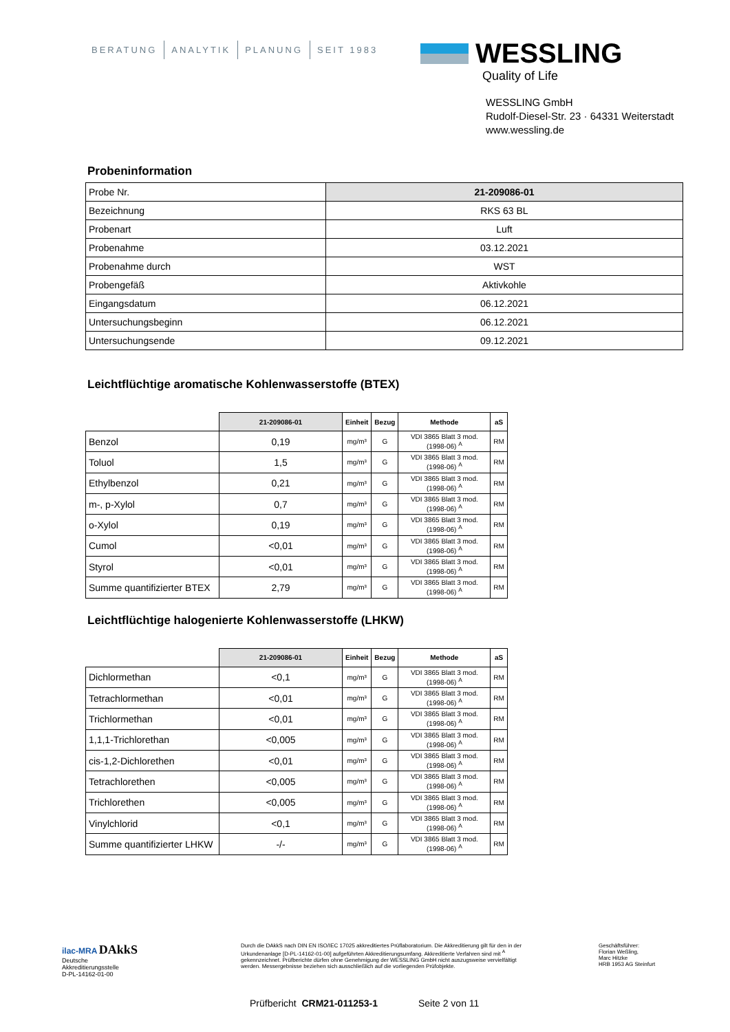BERATUNG ANALYTIK PLANUNG SEIT 1983
WESSLING
Quality of Life
WESSLING GmbH
Rudolf-Diesel-Str. 23 · 64331 Weiterstadt
www.wessling.de
Probeninformation
| Probe Nr. | 21-209086-01 |
| Bezeichnung | RKS 63 BL |
| Probenart | Luft |
| Probenahme | 03.12.2021 |
| Probenahme durch | WST |
| Probengefäß | Aktivkohle |
| Eingangsdatum | 06.12.2021 |
| Untersuchungsbeginn | 06.12.2021 |
| Untersuchungsende | 09.12.2021 |
Leichtflüchtige aromatische Kohlenwasserstoffe (BTEX)
| | 21-209086-01 | Einheit | Bezug | Methode | aS |
| --- | --- | --- | --- | --- | --- |
| Benzol | 0,19 | mg/m³ | G | VDI 3865 Blatt 3 mod. (1998-06) <sup>A</sup> | RM |
| Toluol | 1,5 | mg/m³ | G | VDI 3865 Blatt 3 mod. (1998-06) <sup>A</sup> | RM |
| Ethylbenzol | 0,21 | mg/m³ | G | VDI 3865 Blatt 3 mod. (1998-06) <sup>A</sup> | RM |
| m-, p-Xylol | 0,7 | mg/m³ | G | VDI 3865 Blatt 3 mod. (1998-06) <sup>A</sup> | RM |
| o-Xylol | 0,19 | mg/m³ | G | VDI 3865 Blatt 3 mod. (1998-06) <sup>A</sup> | RM |
| Cumol | <0,01 | mg/m³ | G | VDI 3865 Blatt 3 mod. (1998-06) <sup>A</sup> | RM |
| Styrol | <0,01 | mg/m³ | G | VDI 3865 Blatt 3 mod. (1998-06) <sup>A</sup> | RM |
| Summe quantifizierter BTEX | 2,79 | mg/m³ | G | VDI 3865 Blatt 3 mod. (1998-06) <sup>A</sup> | RM |
Leichtflüchtige halogenierte Kohlenwasserstoffe (LHKW)
| | 21-209086-01 | Einheit | Bezug | Methode | aS |
| --- | --- | --- | --- | --- | --- |
| Dichlormethan | <0,1 | mg/m³ | G | VDI 3865 Blatt 3 mod. (1998-06) <sup>A</sup> | RM |
| Tetrachlormethan | <0,01 | mg/m³ | G | VDI 3865 Blatt 3 mod. (1998-06) <sup>A</sup> | RM |
| Trichlormethan | <0,01 | mg/m³ | G | VDI 3865 Blatt 3 mod. (1998-06) <sup>A</sup> | RM |
| 1,1,1-Trichlorethan | <0,005 | mg/m³ | G | VDI 3865 Blatt 3 mod. (1998-06) <sup>A</sup> | RM |
| cis-1,2-Dichlorethen | <0,01 | mg/m³ | G | VDI 3865 Blatt 3 mod. (1998-06) <sup>A</sup> | RM |
| Tetrachlorethen | <0,005 | mg/m³ | G | VDI 3865 Blatt 3 mod. (1998-06) <sup>A</sup> | RM |
| Trichlorethen | <0,005 | mg/m³ | G | VDI 3865 Blatt 3 mod. (1998-06) <sup>A</sup> | RM |
| Vinylchlorid | <0,1 | mg/m³ | G | VDI 3865 Blatt 3 mod. (1998-06) <sup>A</sup> | RM |
| Summe quantifizierter LHKW | -/- | mg/m³ | G | VDI 3865 Blatt 3 mod. (1998-06) <sup>A</sup> | RM |
ilac-MRA DAkkS
Deutsche
Akkreditierungsstelle
D-PL-14162-01-00
Durch die DAkkS nach DIN EN ISO/IEC 17025 akkreditiertes Prüflaboratorium. Die Akkreditierung gilt für den in der Urkundenanlage [D-PL-14162-01-00] aufgeführten Akkreditierungsumfang. Akkreditierte Verfahren sind mit <sup>A</sup> gekennzeichnet. Prüfberichte dürfen ohne Genehmigung der WESSLING GmbH nicht auszugsweise vervielfältigt werden. Messergebnisse beziehen sich ausschließlich auf die vorliegenden Prüfobjekte.
Geschäftsführer:
Florian Weßling,
Marc Hitzke
HRB 1953 AG Steinfurt
Prüfbericht CRM21-011253-1 Seite 2 von 11